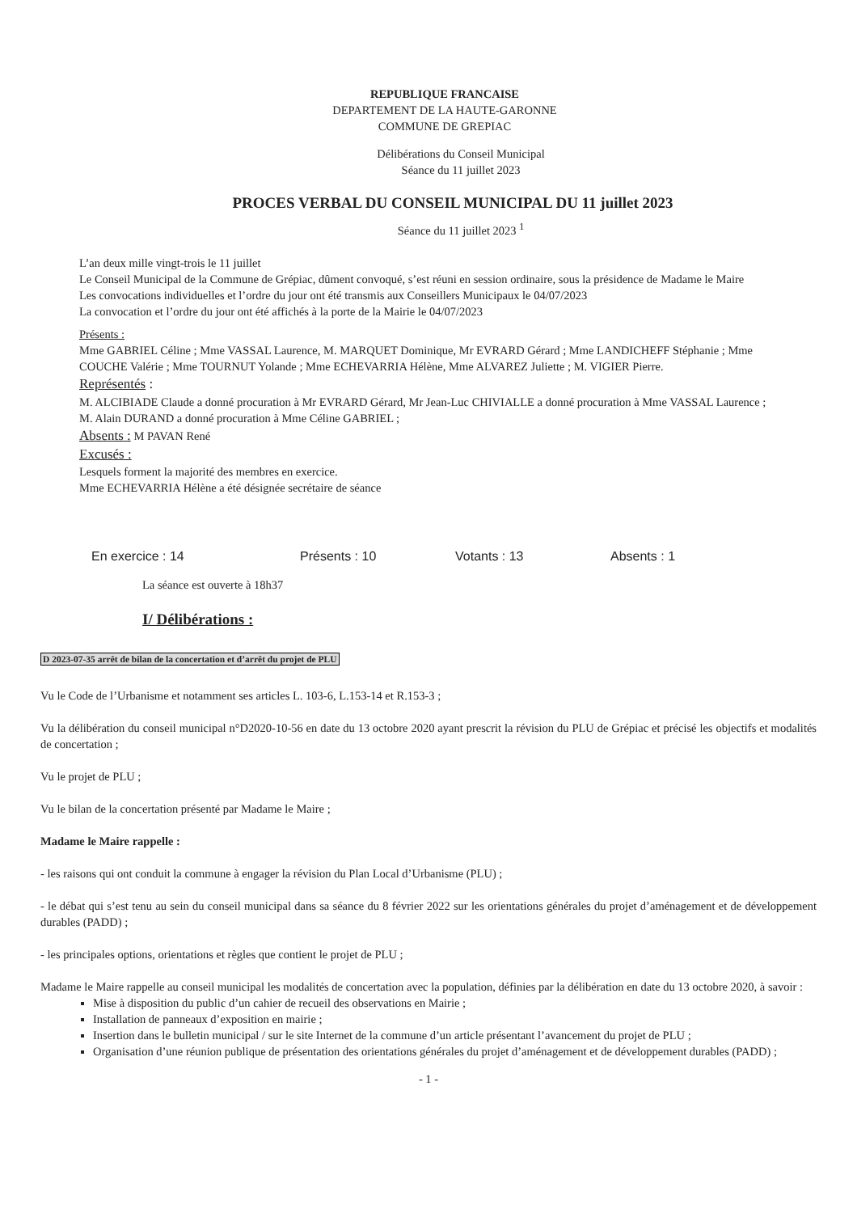REPUBLIQUE FRANCAISE
DEPARTEMENT DE LA HAUTE-GARONNE
COMMUNE DE GREPIAC
Délibérations du Conseil Municipal
Séance du 11 juillet 2023
PROCES VERBAL DU CONSEIL MUNICIPAL DU 11 juillet 2023
Séance du 11 juillet 2023 <sup>1</sup>
L’an deux mille vingt-trois le 11 juillet
Le Conseil Municipal de la Commune de Grépiac, dûment convoqué, s’est réuni en session ordinaire, sous la présidence de Madame le Maire
Les convocations individuelles et l’ordre du jour ont été transmis aux Conseillers Municipaux le 04/07/2023
La convocation et l’ordre du jour ont été affichés à la porte de la Mairie le 04/07/2023
Présents :
Mme GABRIEL Céline ; Mme VASSAL Laurence, M. MARQUET Dominique, Mr EVRARD Gérard ; Mme LANDICHEFF Stéphanie ; Mme COUCHE Valérie ; Mme TOURNUT Yolande ; Mme ECHEVARRIA Hélène, Mme ALVAREZ Juliette ; M. VIGIER Pierre.
Représentés :
M. ALCIBIADE Claude a donné procuration à Mr EVRARD Gérard, Mr Jean-Luc CHIVIALLE a donné procuration à Mme VASSAL Laurence ; M. Alain DURAND a donné procuration à Mme Céline GABRIEL ;
Absents : M PAVAN René
Excusés :
Lesquels forment la majorité des membres en exercice.
Mme ECHEVARRIA Hélène a été désignée secrétaire de séance
En exercice : 14 Présents : 10 Votants : 13 Absents : 1
La séance est ouverte à 18h37
I/ Délibérations :
D 2023-07-35 arrêt de bilan de la concertation et d’arrêt du projet de PLU
Vu le Code de l’Urbanisme et notamment ses articles L. 103-6, L.153-14 et R.153-3 ;
Vu la délibération du conseil municipal n°D2020-10-56 en date du 13 octobre 2020 ayant prescrit la révision du PLU de Grépiac et précisé les objectifs et modalités de concertation ;
Vu le projet de PLU ;
Vu le bilan de la concertation présenté par Madame le Maire ;
Madame le Maire rappelle :
- les raisons qui ont conduit la commune à engager la révision du Plan Local d’Urbanisme (PLU) ;
- le débat qui s’est tenu au sein du conseil municipal dans sa séance du 8 février 2022 sur les orientations générales du projet d’aménagement et de développement durables (PADD) ;
- les principales options, orientations et règles que contient le projet de PLU ;
Madame le Maire rappelle au conseil municipal les modalités de concertation avec la population, définies par la délibération en date du 13 octobre 2020, à savoir :
Mise à disposition du public d’un cahier de recueil des observations en Mairie ;
Installation de panneaux d’exposition en mairie ;
Insertion dans le bulletin municipal / sur le site Internet de la commune d’un article présentant l’avancement du projet de PLU ;
Organisation d’une réunion publique de présentation des orientations générales du projet d’aménagement et de développement durables (PADD) ;
- 1 -